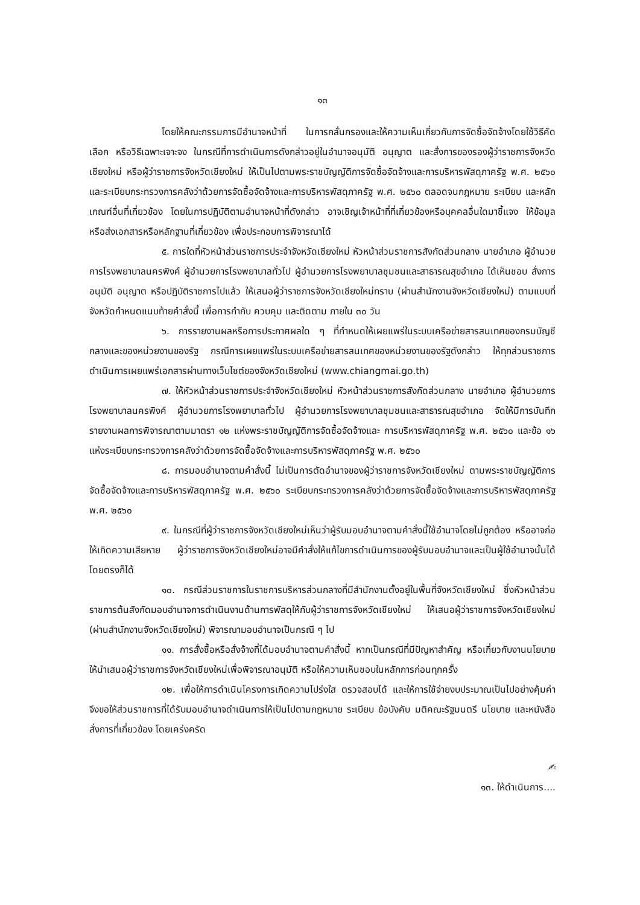๑๓
โดยให้คณะกรรมการมีอำนาจหน้าที่ ในการกลั่นกรองและให้ความเห็นเกี่ยวกับการจัดซื้อจัดจ้างโดยใช้วิธีคัดเลือก หรือวิธีเฉพาะเจาะจง ในกรณีที่การดำเนินการดังกล่าวอยู่ในอำนาจอนุมัติ อนุญาต และสั่งการของรองผู้ว่าราชการจังหวัดเชียงใหม่ หรือผู้ว่าราชการจังหวัดเชียงใหม่ ให้เป็นไปตามพระราชบัญญัติการจัดซื้อจัดจ้างและการบริหารพัสดุภาครัฐ พ.ศ. ๒๕๖๐ และระเบียบกระทรวงการคลังว่าด้วยการจัดซื้อจัดจ้างและการบริหารพัสดุภาครัฐ พ.ศ. ๒๕๖๐ ตลอดจนกฎหมาย ระเบียบ และหลักเกณฑ์อื่นที่เกี่ยวข้อง โดยในการปฏิบัติตามอำนาจหน้าที่ดังกล่าว อาจเชิญเจ้าหน้าที่ที่เกี่ยวข้องหรือบุคคลอื่นใดมาชี้แจง ให้ข้อมูล หรือส่งเอกสารหรือหลักฐานที่เกี่ยวข้อง เพื่อประกอบการพิจารณาได้
๕. การใดที่หัวหน้าส่วนราชการประจำจังหวัดเชียงใหม่ หัวหน้าส่วนราชการสังกัดส่วนกลาง นายอำเภอ ผู้อำนวยการโรงพยาบาลนครพิงค์ ผู้อำนวยการโรงพยาบาลทั่วไป ผู้อำนวยการโรงพยาบาลชุมชนและสาธารณสุขอำเภอ ได้เห็นชอบ สั่งการ อนุมัติ อนุญาต หรือปฏิบัติราชการไปแล้ว ให้เสนอผู้ว่าราชการจังหวัดเชียงใหม่ทราบ (ผ่านสำนักงานจังหวัดเชียงใหม่) ตามแบบที่จังหวัดกำหนดแนบท้ายคำสั่งนี้ เพื่อการกำกับ ควบคุม และติดตาม ภายใน ๓๐ วัน
๖. การรายงานผลหรือการประกาศผลใด ๆ ที่กำหนดให้เผยแพร่ในระบบเครือข่ายสารสนเทศของกรมบัญชีกลางและของหน่วยงานของรัฐ กรณีการเผยแพร่ในระบบเครือข่ายสารสนเทศของหน่วยงานของรัฐดังกล่าว ให้ทุกส่วนราชการดำเนินการเผยแพร่เอกสารผ่านทางเว็บไซต์ของจังหวัดเชียงใหม่ (www.chiangmai.go.th)
๗. ให้หัวหน้าส่วนราชการประจำจังหวัดเชียงใหม่ หัวหน้าส่วนราชการสังกัดส่วนกลาง นายอำเภอ ผู้อำนวยการโรงพยาบาลนครพิงค์ ผู้อำนวยการโรงพยาบาลทั่วไป ผู้อำนวยการโรงพยาบาลชุมชนและสาธารณสุขอำเภอ จัดให้มีการบันทึกรายงานผลการพิจารณาตามมาตรา ๑๒ แห่งพระราชบัญญัติการจัดซื้อจัดจ้างและ การบริหารพัสดุภาครัฐ พ.ศ. ๒๕๖๐ และข้อ ๑๖ แห่งระเบียบกระทรวงการคลังว่าด้วยการจัดซื้อจัดจ้างและการบริหารพัสดุภาครัฐ พ.ศ. ๒๕๖๐
๘. การมอบอำนาจตามคำสั่งนี้ ไม่เป็นการตัดอำนาจของผู้ว่าราชการจังหวัดเชียงใหม่ ตามพระราชบัญญัติการจัดซื้อจัดจ้างและการบริหารพัสดุภาครัฐ พ.ศ. ๒๕๖๐ ระเบียบกระทรวงการคลังว่าด้วยการจัดซื้อจัดจ้างและการบริหารพัสดุภาครัฐ พ.ศ. ๒๕๖๐
๙. ในกรณีที่ผู้ว่าราชการจังหวัดเชียงใหม่เห็นว่าผู้รับมอบอำนาจตามคำสั่งนี้ใช้อำนาจโดยไม่ถูกต้อง หรืออาจก่อให้เกิดความเสียหาย ผู้ว่าราชการจังหวัดเชียงใหม่อาจมีคำสั่งให้แก้ไขการดำเนินการของผู้รับมอบอำนาจและเป็นผู้ใช้อำนาจนั้นได้โดยตรงก็ได้
๑๐. กรณีส่วนราชการในราชการบริหารส่วนกลางที่มีสำนักงานตั้งอยู่ในพื้นที่จังหวัดเชียงใหม่ ซึ่งหัวหน้าส่วนราชการต้นสังกัดมอบอำนาจการดำเนินงานด้านการพัสดุให้กับผู้ว่าราชการจังหวัดเชียงใหม่ ให้เสนอผู้ว่าราชการจังหวัดเชียงใหม่ (ผ่านสำนักงานจังหวัดเชียงใหม่) พิจารณามอบอำนาจเป็นกรณี ๆ ไป
๑๑. การสั่งซื้อหรือสั่งจ้างที่ได้มอบอำนาจตามคำสั่งนี้ หากเป็นกรณีที่มีปัญหาสำคัญ หรือเกี่ยวกับงานนโยบาย ให้นำเสนอผู้ว่าราชการจังหวัดเชียงใหม่เพื่อพิจารณาอนุมัติ หรือให้ความเห็นชอบในหลักการก่อนทุกครั้ง
๑๒. เพื่อให้การดำเนินโครงการเกิดความโปร่งใส ตรวจสอบได้ และให้การใช้จ่ายงบประมาณเป็นไปอย่างคุ้มค่า จึงขอให้ส่วนราชการที่ได้รับมอบอำนาจดำเนินการให้เป็นไปตามกฎหมาย ระเบียบ ข้อบังคับ มติคณะรัฐมนตรี นโยบาย และหนังสือสั่งการที่เกี่ยวข้อง โดยเคร่งครัด
✍
๑๓. ให้ดำเนินการ....